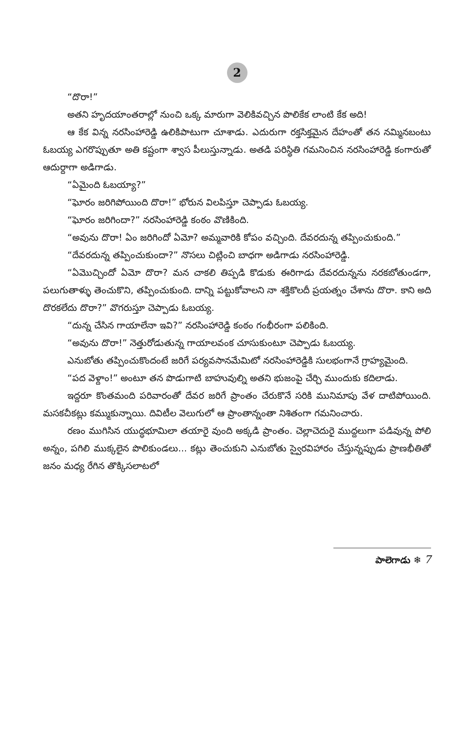2
“దొరా!”
అతని హృదయాంతరాల్లో నుంచి ఒక్క మారుగా వెలికివచ్చిన పొలికేక లాంటి కేక అది!
ఆ కేక విన్న నరసింహారెడ్డి ఉలికిపాటుగా చూశాడు. ఎదురుగా రక్తసిక్తమైన దేహంతో తన నమ్మినబంటు ఓబయ్య ఎగరొప్పుతూ అతి కష్టంగా శ్వాస పీలుస్తున్నాడు. అతడి పరిస్థితి గమనించిన నరసింహారెడ్డి కంగారుతో ఆదుర్దాగా అడిగాడు.
“ఏమైంది ఓబయ్యా?”
“ఘోరం జరిగిపోయింది దొరా!” భోరున విలపిస్తూ చెప్పాడు ఓబయ్య.
“ఘోరం జరిగిందా?” నరసింహారెడ్డి కంఠం వొణికింది.
“అవును దొరా! ఏం జరిగిందో ఏమో? అమ్మవారికి కోపం వచ్చింది. దేవరదున్న తప్పించుకుంది.”
“దేవరదున్న తప్పించుకుందా?” నొసలు చిట్లించి బాధగా అడిగాడు నరసింహారెడ్డి.
“ఏమొచ్చిందో ఏమో దొరా? మన చాకలి తిప్పడి కొడుకు ఈరిగాడు దేవరదున్నను నరకబోతుండగా, పలుగుతాళ్ళు తెంచుకొని, తప్పించుకుంది. దాన్ని పట్టుకోవాలని నా శక్తికొలదీ ప్రయత్నం చేశాను దొరా. కాని అది దొరకలేదు దొరా?” వొగరుస్తూ చెప్పాడు ఓబయ్య.
“దున్న చేసిన గాయాలేనా ఇవి?” నరసింహారెడ్డి కంఠం గంభీరంగా పలికింది.
“అవును దొరా!” నెత్తురోడుతున్న గాయాలవంక చూసుకుంటూ చెప్పాడు ఓబయ్య.
ఎనుబోతు తప్పించుకొందంటే జరిగే పర్యవసానమేమిటో నరసింహారెడ్డికి సులభంగానే గ్రాహ్యమైంది.
“పద వెళ్దాం!” అంటూ తన పొడుగాటి బాహువుల్ని అతని భుజంపై చేర్చి ముందుకు కదిలాడు.
ఇద్దరూ కొంతమంది పరివారంతో దేవర జరిగే ప్రాంతం చేరుకొనే సరికి మునిమాపు వేళ దాటిపోయింది. మసకచీకట్లు కమ్ముకున్నాయి. దివిటీల వెలుగులో ఆ ప్రాంతాన్నంతా నిశితంగా గమనించారు.
రణం ముగిసిన యుద్ధభూమిలా తయారై వుంది అక్కడి ప్రాంతం. చెల్లాచెదురై ముద్దలుగా పడివున్న పోలి అన్నం, పగిలి ముక్కలైన పొలికుండలు... కట్లు తెంచుకుని ఎనుబోతు స్వైరవిహారం చేస్తున్నప్పుడు ప్రాణభీతితో జనం మధ్య రేగిన తొక్కిసలాటలో
పాలెగాడు ❄ 7